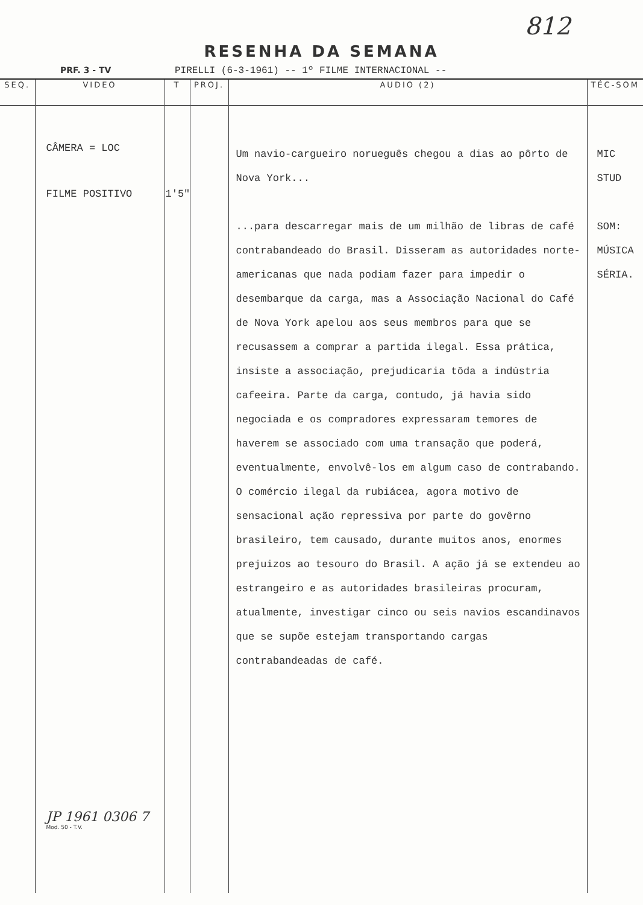812
RESENHA DA SEMANA
PRF. 3 - TV PIRELLI (6-3-1961) -- 1º FILME INTERNACIONAL --
| SEQ. | VIDEO | T | PROJ. | AUDIO (2) | TÉC-SOM |
| --- | --- | --- | --- | --- | --- |
| | CÂMERA = LOC FILME POSITIVO JP 1961 0306 7 Mod. 50 - T.V. | 1'5" | | Um navio-cargueiro norueguês chegou a dias ao pôrto de Nova York... ...para descarregar mais de um milhão de libras de café contrabandeado do Brasil. Disseram as autoridades norte-americanas que nada podiam fazer para impedir o desembarque da carga, mas a Associação Nacional do Café de Nova York apelou aos seus membros para que se recusassem a comprar a partida ilegal. Essa prática, insiste a associação, prejudicaria tôda a indústria cafeeira. Parte da carga, contudo, já havia sido negociada e os compradores expressaram temores de haverem se associado com uma transação que poderá, eventualmente, envolvê-los em algum caso de contrabando. O comércio ilegal da rubiácea, agora motivo de sensacional ação repressiva por parte do govêrno brasileiro, tem causado, durante muitos anos, enormes prejuizos ao tesouro do Brasil. A ação já se extendeu ao estrangeiro e as autoridades brasileiras procuram, atualmente, investigar cinco ou seis navios escandinavos que se supõe estejam transportando cargas contrabandeadas de café. | MIC STUD SOM: MÚSICA SÉRIA. |